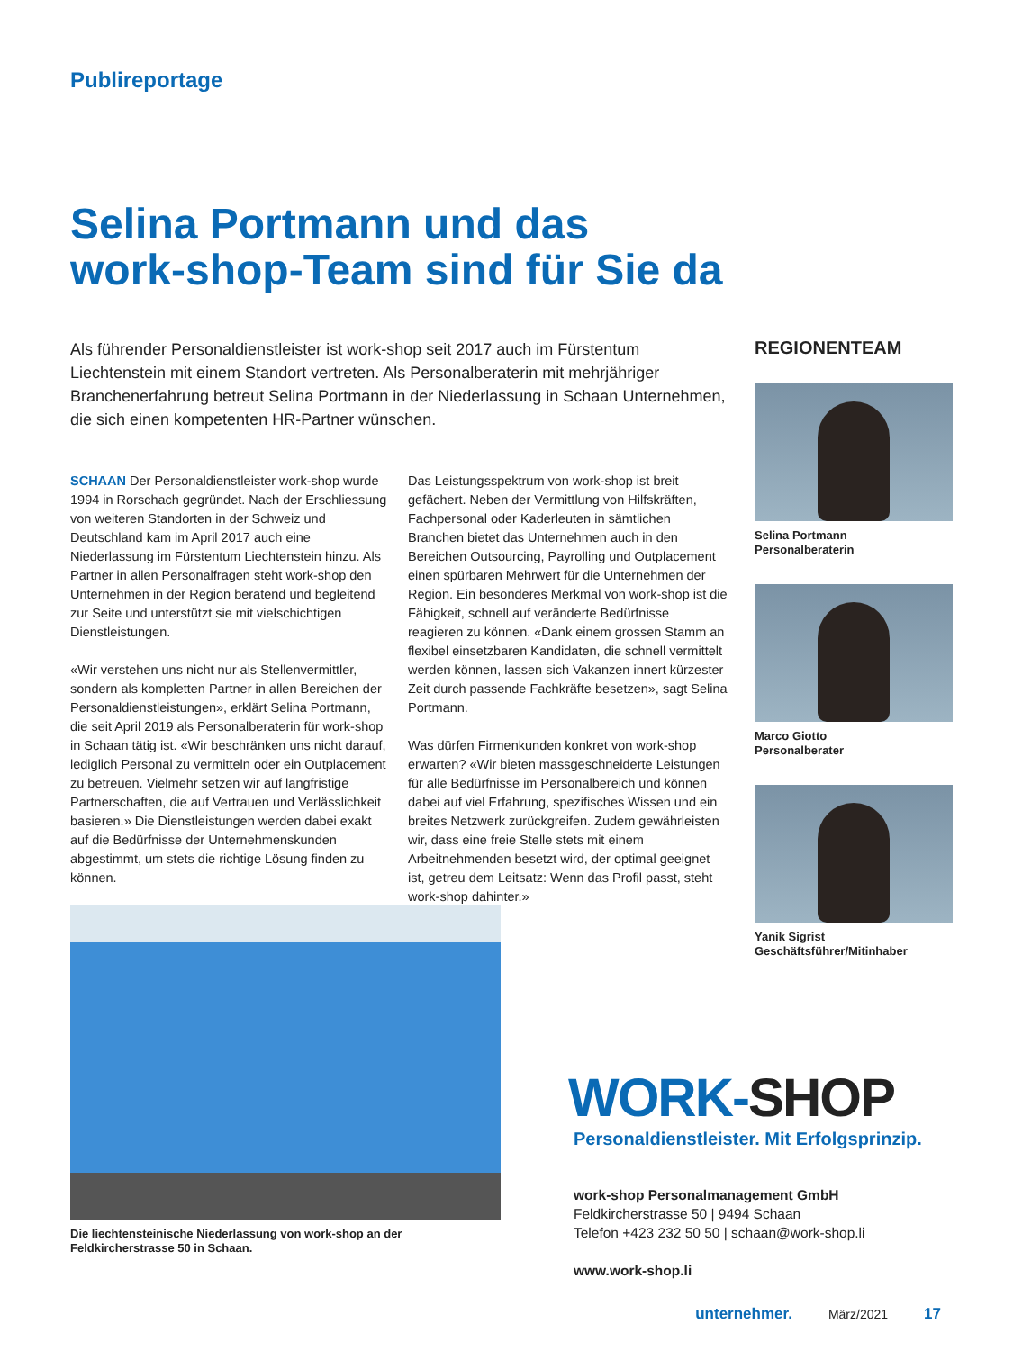Publireportage
Selina Portmann und das
work-shop-Team sind für Sie da
Als führender Personaldienstleister ist work-shop seit 2017 auch im Fürstentum Liechtenstein mit einem Standort vertreten. Als Personalberaterin mit mehrjähriger Branchenerfahrung betreut Selina Portmann in der Niederlassung in Schaan Unternehmen, die sich einen kompetenten HR-Partner wünschen.
SCHAAN Der Personaldienstleister work-shop wurde 1994 in Rorschach gegründet. Nach der Erschliessung von weiteren Standorten in der Schweiz und Deutschland kam im April 2017 auch eine Niederlassung im Fürstentum Liechtenstein hinzu. Als Partner in allen Personalfragen steht work-shop den Unternehmen in der Region beratend und begleitend zur Seite und unterstützt sie mit vielschichtigen Dienstleistungen.
«Wir verstehen uns nicht nur als Stellenvermittler, sondern als kompletten Partner in allen Bereichen der Personaldienstleistungen», erklärt Selina Portmann, die seit April 2019 als Personalberaterin für work-shop in Schaan tätig ist. «Wir beschränken uns nicht darauf, lediglich Personal zu vermitteln oder ein Outplacement zu betreuen. Vielmehr setzen wir auf langfristige Partnerschaften, die auf Vertrauen und Verlässlichkeit basieren.» Die Dienstleistungen werden dabei exakt auf die Bedürfnisse der Unternehmenskunden abgestimmt, um stets die richtige Lösung finden zu können.
Das Leistungsspektrum von work-shop ist breit gefächert. Neben der Vermittlung von Hilfskräften, Fachpersonal oder Kaderleuten in sämtlichen Branchen bietet das Unternehmen auch in den Bereichen Outsourcing, Payrolling und Outplacement einen spürbaren Mehrwert für die Unternehmen der Region. Ein besonderes Merkmal von work-shop ist die Fähigkeit, schnell auf veränderte Bedürfnisse reagieren zu können. «Dank einem grossen Stamm an flexibel einsetzbaren Kandidaten, die schnell vermittelt werden können, lassen sich Vakanzen innert kürzester Zeit durch passende Fachkräfte besetzen», sagt Selina Portmann.
Was dürfen Firmenkunden konkret von work-shop erwarten? «Wir bieten massgeschneiderte Leistungen für alle Bedürfnisse im Personalbereich und können dabei auf viel Erfahrung, spezifisches Wissen und ein breites Netzwerk zurückgreifen. Zudem gewährleisten wir, dass eine freie Stelle stets mit einem Arbeitnehmenden besetzt wird, der optimal geeignet ist, getreu dem Leitsatz: Wenn das Profil passt, steht work-shop dahinter.»
REGIONENTEAM
Selina Portmann
Personalberaterin
Marco Giotto
Personalberater
Yanik Sigrist
Geschäftsführer/Mitinhaber
Die liechtensteinische Niederlassung von work-shop an der
Feldkircherstrasse 50 in Schaan.
WORK-SHOP
Personaldienstleister. Mit Erfolgsprinzip.
work-shop Personalmanagement GmbH
Feldkircherstrasse 50 | 9494 Schaan
Telefon +423 232 50 50 | schaan@work-shop.li
www.work-shop.li
unternehmer. März/2021 17